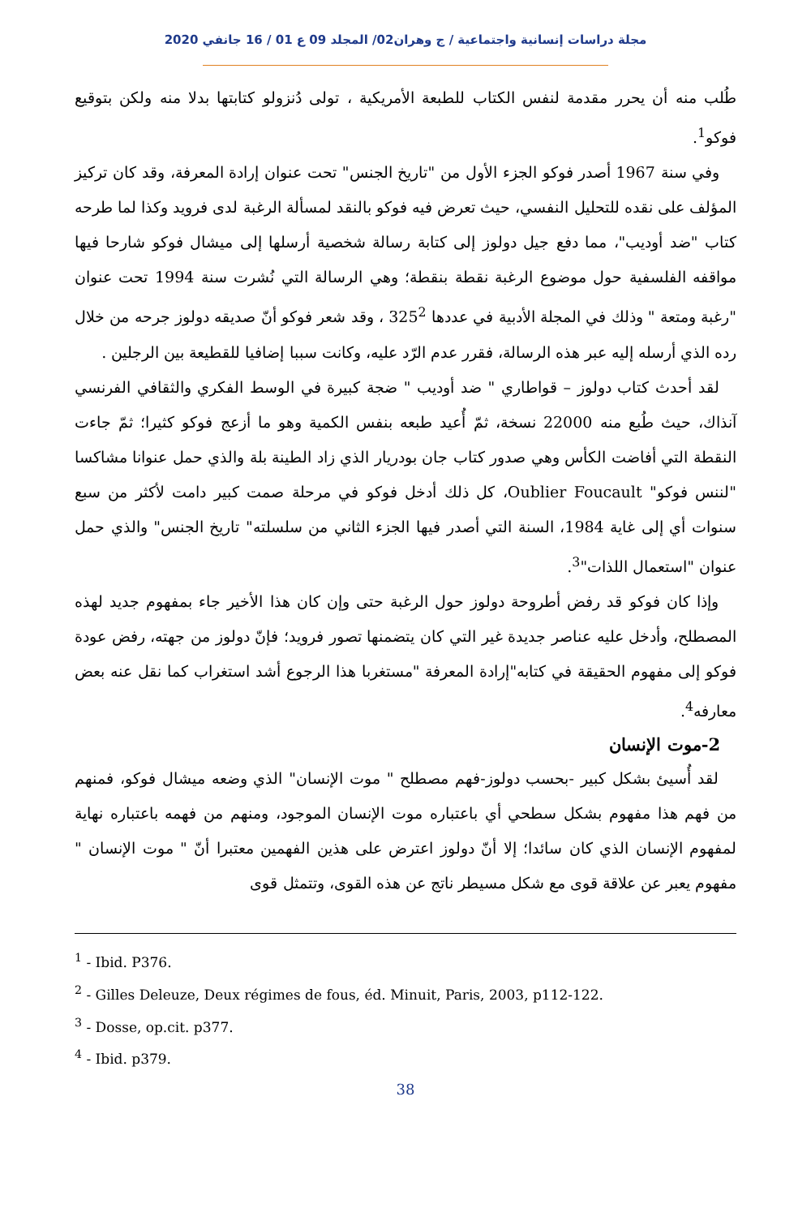مجلة دراسات إنسانية واجتماعية / ج وهران02/ المجلد 09 ع 01 / 16 جانفي 2020
طُلب منه أن يحرر مقدمة لنفس الكتاب للطبعة الأمريكية ، تولى دُنزولو كتابتها بدلا منه ولكن بتوقيع فوكو<sup>1</sup>.
وفي سنة 1967 أصدر فوكو الجزء الأول من "تاريخ الجنس" تحت عنوان إرادة المعرفة، وقد كان تركيز المؤلف على نقده للتحليل النفسي، حيث تعرض فيه فوكو بالنقد لمسألة الرغبة لدى فرويد وكذا لما طرحه كتاب "ضد أوديب"، مما دفع جيل دولوز إلى كتابة رسالة شخصية أرسلها إلى ميشال فوكو شارحا فيها مواقفه الفلسفية حول موضوع الرغبة نقطة بنقطة؛ وهي الرسالة التي نُشرت سنة 1994 تحت عنوان "رغبة ومتعة " وذلك في المجلة الأدبية في عددها 325<sup>2</sup> ، وقد شعر فوكو أنّ صديقه دولوز جرحه من خلال رده الذي أرسله إليه عبر هذه الرسالة، فقرر عدم الرّد عليه، وكانت سببا إضافيا للقطيعة بين الرجلين .
لقد أحدث كتاب دولوز – قواطاري " ضد أوديب " ضجة كبيرة في الوسط الفكري والثقافي الفرنسي آنذاك، حيث طُبع منه 22000 نسخة، ثمّ أُعيد طبعه بنفس الكمية وهو ما أزعج فوكو كثيرا؛ ثمّ جاءت النقطة التي أفاضت الكأس وهي صدور كتاب جان بودريار الذي زاد الطينة بلة والذي حمل عنوانا مشاكسا "لننس فوكو" Oublier Foucault، كل ذلك أدخل فوكو في مرحلة صمت كبير دامت لأكثر من سبع سنوات أي إلى غاية 1984، السنة التي أصدر فيها الجزء الثاني من سلسلته" تاريخ الجنس" والذي حمل عنوان "استعمال اللذات"<sup>3</sup>.
وإذا كان فوكو قد رفض أطروحة دولوز حول الرغبة حتى وإن كان هذا الأخير جاء بمفهوم جديد لهذه المصطلح، وأدخل عليه عناصر جديدة غير التي كان يتضمنها تصور فرويد؛ فإنّ دولوز من جهته، رفض عودة فوكو إلى مفهوم الحقيقة في كتابه"إرادة المعرفة "مستغربا هذا الرجوع أشد استغراب كما نقل عنه بعض معارفه<sup>4</sup>.
2-موت الإنسان
لقد أُسيئ بشكل كبير -بحسب دولوز-فهم مصطلح " موت الإنسان" الذي وضعه ميشال فوكو، فمنهم من فهم هذا مفهوم بشكل سطحي أي باعتباره موت الإنسان الموجود، ومنهم من فهمه باعتباره نهاية لمفهوم الإنسان الذي كان سائدا؛ إلا أنّ دولوز اعترض على هذين الفهمين معتبرا أنّ " موت الإنسان " مفهوم يعبر عن علاقة قوى مع شكل مسيطر ناتج عن هذه القوى، وتتمثل قوى
<sup>1</sup> - Ibid. P376.
<sup>2</sup> - Gilles Deleuze, Deux régimes de fous, éd. Minuit, Paris, 2003, p112-122.
<sup>3</sup> - Dosse, op.cit. p377.
<sup>4</sup> - Ibid. p379.
38